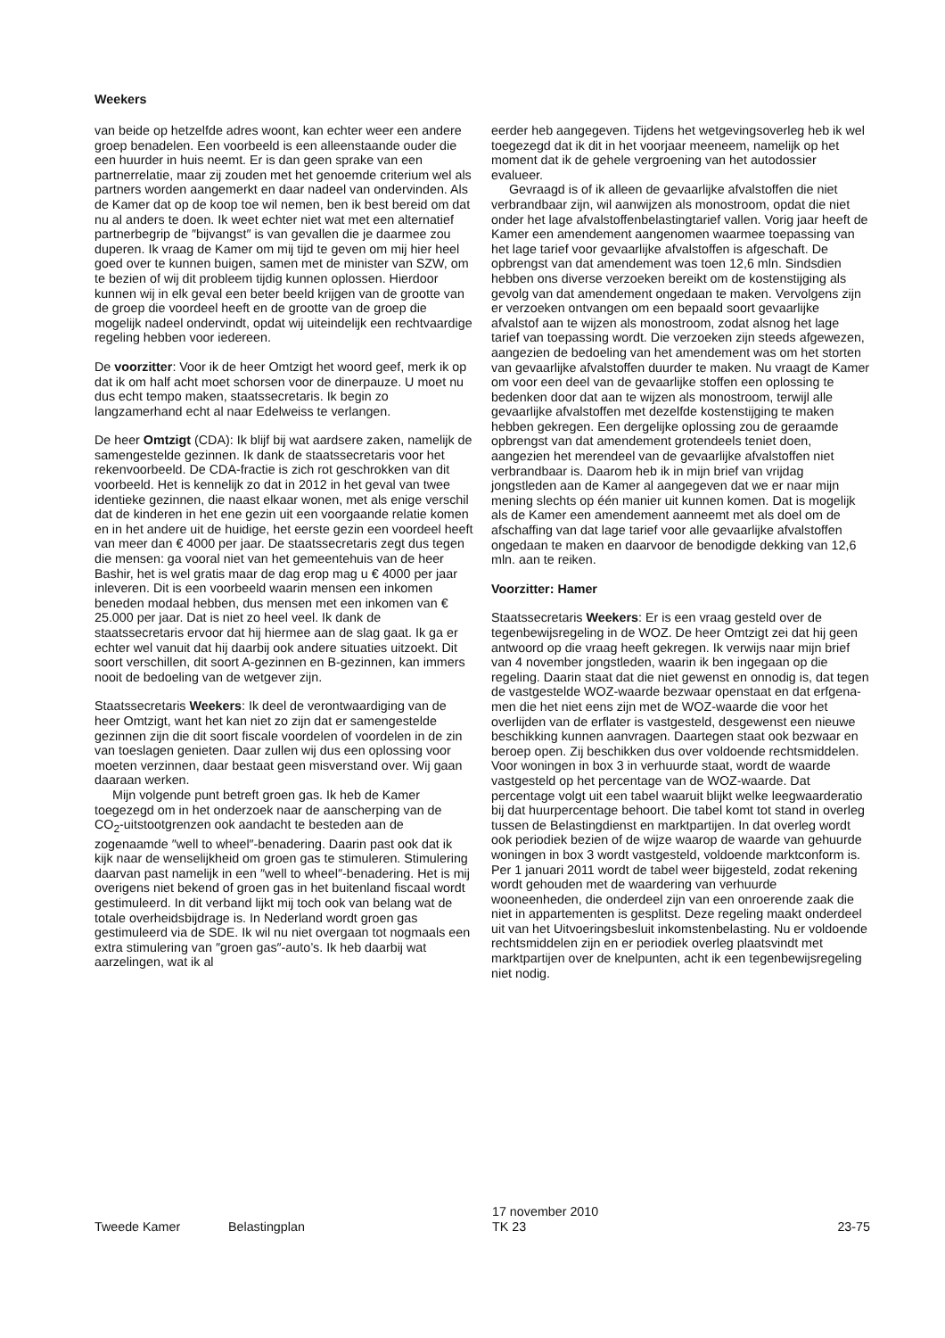Weekers
van beide op hetzelfde adres woont, kan echter weer een andere groep benadelen. Een voorbeeld is een alleen­staande ouder die een huurder in huis neemt. Er is dan geen sprake van een partnerrelatie, maar zij zouden met het genoemde criterium wel als partners worden aangemerkt en daar nadeel van ondervinden. Als de Kamer dat op de koop toe wil nemen, ben ik best bereid om dat nu al anders te doen. Ik weet echter niet wat met een alternatief partnerbegrip de ″bijvangst″ is van gevallen die je daarmee zou duperen. Ik vraag de Kamer om mij tijd te geven om mij hier heel goed over te kunnen buigen, samen met de minister van SZW, om te bezien of wij dit probleem tijdig kunnen oplossen. Hierdoor kunnen wij in elk geval een beter beeld krijgen van de grootte van de groep die voordeel heeft en de grootte van de groep die mogelijk nadeel ondervindt, opdat wij uiteindelijk een rechtvaardige regeling hebben voor iedereen.
De voorzitter: Voor ik de heer Omtzigt het woord geef, merk ik op dat ik om half acht moet schorsen voor de dinerpauze. U moet nu dus echt tempo maken, staatsse­cretaris. Ik begin zo langzamerhand echt al naar Edelweiss te verlangen.
De heer Omtzigt (CDA): Ik blijf bij wat aardsere zaken, namelijk de samengestelde gezinnen. Ik dank de staatssecretaris voor het rekenvoorbeeld. De CDA-fractie is zich rot geschrokken van dit voorbeeld. Het is kennelijk zo dat in 2012 in het geval van twee identieke gezinnen, die naast elkaar wonen, met als enige verschil dat de kinderen in het ene gezin uit een voorgaande relatie komen en in het andere uit de huidige, het eerste gezin een voordeel heeft van meer dan € 4000 per jaar. De staatssecretaris zegt dus tegen die mensen: ga vooral niet van het gemeentehuis van de heer Bashir, het is wel gratis maar de dag erop mag u € 4000 per jaar inleveren. Dit is een voorbeeld waarin mensen een inkomen beneden modaal hebben, dus mensen met een inkomen van € 25.000 per jaar. Dat is niet zo heel veel. Ik dank de staatssecretaris ervoor dat hij hiermee aan de slag gaat. Ik ga er echter wel vanuit dat hij daarbij ook andere situaties uitzoekt. Dit soort verschillen, dit soort A-gezinnen en B-gezinnen, kan immers nooit de bedoeling van de wetgever zijn.
Staatssecretaris Weekers: Ik deel de verontwaardiging van de heer Omtzigt, want het kan niet zo zijn dat er samengestelde gezinnen zijn die dit soort fiscale voordelen of voordelen in de zin van toeslagen genieten. Daar zullen wij dus een oplossing voor moeten verzin­nen, daar bestaat geen misverstand over. Wij gaan daaraan werken.
Mijn volgende punt betreft groen gas. Ik heb de Kamer toegezegd om in het onderzoek naar de aanscherping van de CO<sub>2</sub>-uitstootgrenzen ook aandacht te besteden aan de zogenaamde ″well to wheel″-benadering. Daarin past ook dat ik kijk naar de wenselijkheid om groen gas te stimuleren. Stimulering daarvan past namelijk in een ″well to wheel″-benadering. Het is mij overigens niet bekend of groen gas in het buitenland fiscaal wordt gestimuleerd. In dit verband lijkt mij toch ook van belang wat de totale overheidsbijdrage is. In Nederland wordt groen gas gestimuleerd via de SDE. Ik wil nu niet overgaan tot nogmaals een extra stimulering van ″groen gas″-auto’s. Ik heb daarbij wat aarzelingen, wat ik al
eerder heb aangegeven. Tijdens het wetgevingsoverleg heb ik wel toegezegd dat ik dit in het voorjaar meeneem, namelijk op het moment dat ik de gehele vergroening van het autodossier evalueer.
Gevraagd is of ik alleen de gevaarlijke afvalstoffen die niet verbrandbaar zijn, wil aanwijzen als monostroom, opdat die niet onder het lage afvalstoffenbelastingtarief vallen. Vorig jaar heeft de Kamer een amendement aangenomen waarmee toepassing van het lage tarief voor gevaarlijke afvalstoffen is afgeschaft. De opbrengst van dat amendement was toen 12,6 mln. Sindsdien hebben ons diverse verzoeken bereikt om de kostenstij­ging als gevolg van dat amendement ongedaan te maken. Vervolgens zijn er verzoeken ontvangen om een bepaald soort gevaarlijke afvalstof aan te wijzen als monostroom, zodat alsnog het lage tarief van toepassing wordt. Die verzoeken zijn steeds afgewezen, aangezien de bedoeling van het amendement was om het storten van gevaarlijke afvalstoffen duurder te maken. Nu vraagt de Kamer om voor een deel van de gevaarlijke stoffen een oplossing te bedenken door dat aan te wijzen als monostroom, terwijl alle gevaarlijke afvalstoffen met dezelfde kostenstijging te maken hebben gekregen. Een dergelijke oplossing zou de geraamde opbrengst van dat amendement grotendeels teniet doen, aangezien het merendeel van de gevaarlijke afvalstoffen niet verbrand­baar is. Daarom heb ik in mijn brief van vrijdag jongstleden aan de Kamer al aangegeven dat we er naar mijn mening slechts op één manier uit kunnen komen. Dat is mogelijk als de Kamer een amendement aanneemt met als doel om de afschaffing van dat lage tarief voor alle gevaarlijke afvalstoffen ongedaan te maken en daarvoor de benodigde dekking van 12,6 mln. aan te reiken.
Voorzitter: Hamer
Staatssecretaris Weekers: Er is een vraag gesteld over de tegenbewijsregeling in de WOZ. De heer Omtzigt zei dat hij geen antwoord op die vraag heeft gekregen. Ik verwijs naar mijn brief van 4 november jongstleden, waarin ik ben ingegaan op die regeling. Daarin staat dat die niet gewenst en onnodig is, dat tegen de vastge­stelde WOZ-waarde bezwaar openstaat en dat erfgena­men die het niet eens zijn met de WOZ-waarde die voor het overlijden van de erflater is vastgesteld, desgewenst een nieuwe beschikking kunnen aanvragen. Daartegen staat ook bezwaar en beroep open. Zij beschikken dus over voldoende rechtsmiddelen. Voor woningen in box 3 in verhuurde staat, wordt de waarde vastgesteld op het percentage van de WOZ-waarde. Dat percentage volgt uit een tabel waaruit blijkt welke leegwaarderatio bij dat huurpercentage behoort. Die tabel komt tot stand in overleg tussen de Belastingdienst en marktpartijen. In dat overleg wordt ook periodiek bezien of de wijze waarop de waarde van gehuurde woningen in box 3 wordt vastgesteld, voldoende marktconform is. Per 1 januari 2011 wordt de tabel weer bijgesteld, zodat rekening wordt gehouden met de waardering van verhuurde wooneenheden, die onderdeel zijn van een onroerende zaak die niet in appartementen is gesplitst. Deze regeling maakt onderdeel uit van het Uitvoerings­besluit inkomstenbelasting. Nu er voldoende rechtsmid­delen zijn en er periodiek overleg plaatsvindt met marktpartijen over de knelpunten, acht ik een tegenbe­wijsregeling niet nodig.
Tweede Kamer Belastingplan 17 november 2010
TK 23 23-75